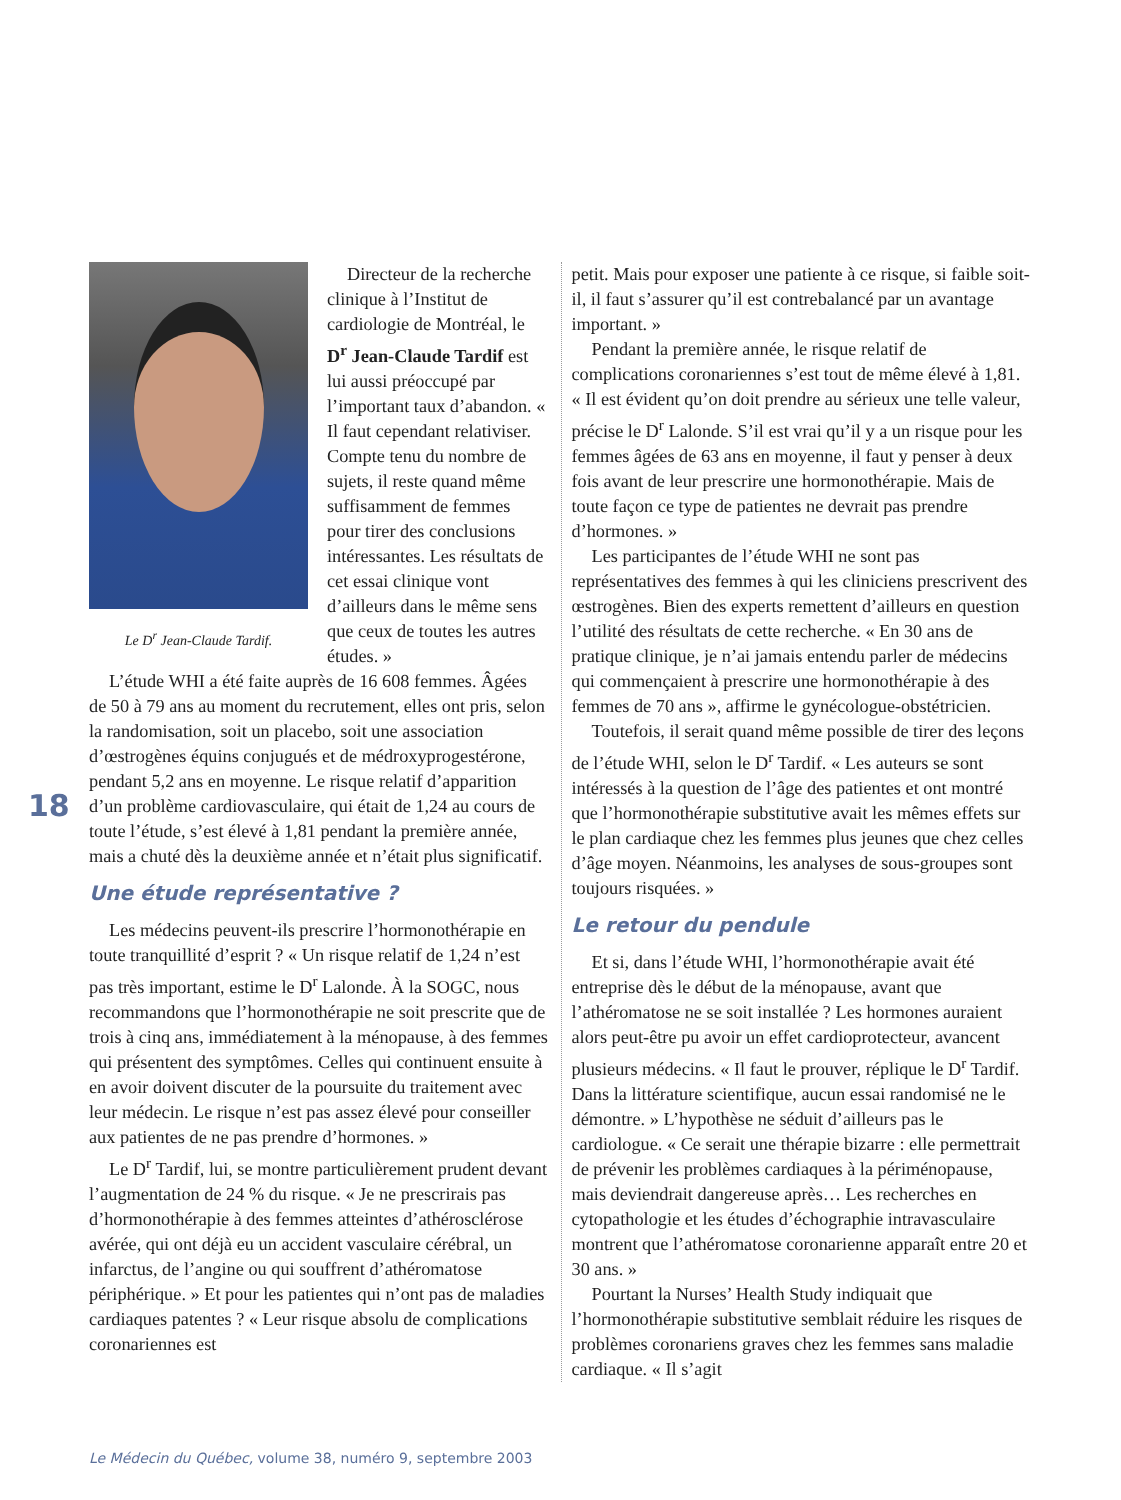18
Le D<sup>r</sup> Jean-Claude Tardif.
Directeur de la recherche clinique à l’Institut de cardiologie de Montréal, le D<sup>r</sup> Jean-Claude Tardif est lui aussi préoccupé par l’important taux d’abandon. « Il faut cependant relativiser. Compte tenu du nombre de sujets, il reste quand même suffisamment de femmes pour tirer des conclusions intéressantes. Les résultats de cet essai clinique vont d’ailleurs dans le même sens que ceux de toutes les autres études. »
L’étude WHI a été faite auprès de 16 608 femmes. Âgées de 50 à 79 ans au moment du recrutement, elles ont pris, selon la randomisation, soit un placebo, soit une association d’œstrogènes équins conjugués et de médroxyprogestérone, pendant 5,2 ans en moyenne. Le risque relatif d’apparition d’un problème cardiovasculaire, qui était de 1,24 au cours de toute l’étude, s’est élevé à 1,81 pendant la première année, mais a chuté dès la deuxième année et n’était plus significatif.
Une étude représentative ?
Les médecins peuvent-ils prescrire l’hormonothérapie en toute tranquillité d’esprit ? « Un risque relatif de 1,24 n’est pas très important, estime le D<sup>r</sup> Lalonde. À la SOGC, nous recommandons que l’hormonothérapie ne soit prescrite que de trois à cinq ans, immédiatement à la ménopause, à des femmes qui présentent des symptômes. Celles qui continuent ensuite à en avoir doivent discuter de la poursuite du traitement avec leur médecin. Le risque n’est pas assez élevé pour conseiller aux patientes de ne pas prendre d’hormones. »
Le D<sup>r</sup> Tardif, lui, se montre particulièrement prudent devant l’augmentation de 24 % du risque. « Je ne prescrirais pas d’hormonothérapie à des femmes atteintes d’athérosclérose avérée, qui ont déjà eu un accident vasculaire cérébral, un infarctus, de l’angine ou qui souffrent d’athéromatose périphérique. » Et pour les patientes qui n’ont pas de maladies cardiaques patentes ? « Leur risque absolu de complications coronariennes est
petit. Mais pour exposer une patiente à ce risque, si faible soit-il, il faut s’assurer qu’il est contrebalancé par un avantage important. »
Pendant la première année, le risque relatif de complications coronariennes s’est tout de même élevé à 1,81. « Il est évident qu’on doit prendre au sérieux une telle valeur, précise le D<sup>r</sup> Lalonde. S’il est vrai qu’il y a un risque pour les femmes âgées de 63 ans en moyenne, il faut y penser à deux fois avant de leur prescrire une hormonothérapie. Mais de toute façon ce type de patientes ne devrait pas prendre d’hormones. »
Les participantes de l’étude WHI ne sont pas représentatives des femmes à qui les cliniciens prescrivent des œstrogènes. Bien des experts remettent d’ailleurs en question l’utilité des résultats de cette recherche. « En 30 ans de pratique clinique, je n’ai jamais entendu parler de médecins qui commençaient à prescrire une hormonothérapie à des femmes de 70 ans », affirme le gynécologue-obstétricien.
Toutefois, il serait quand même possible de tirer des leçons de l’étude WHI, selon le D<sup>r</sup> Tardif. « Les auteurs se sont intéressés à la question de l’âge des patientes et ont montré que l’hormonothérapie substitutive avait les mêmes effets sur le plan cardiaque chez les femmes plus jeunes que chez celles d’âge moyen. Néanmoins, les analyses de sous-groupes sont toujours risquées. »
Le retour du pendule
Et si, dans l’étude WHI, l’hormonothérapie avait été entreprise dès le début de la ménopause, avant que l’athéromatose ne se soit installée ? Les hormones auraient alors peut-être pu avoir un effet cardioprotecteur, avancent plusieurs médecins. « Il faut le prouver, réplique le D<sup>r</sup> Tardif. Dans la littérature scientifique, aucun essai randomisé ne le démontre. » L’hypothèse ne séduit d’ailleurs pas le cardiologue. « Ce serait une thérapie bizarre : elle permettrait de prévenir les problèmes cardiaques à la périménopause, mais deviendrait dangereuse après… Les recherches en cytopathologie et les études d’échographie intravasculaire montrent que l’athéromatose coronarienne apparaît entre 20 et 30 ans. »
Pourtant la Nurses’ Health Study indiquait que l’hormonothérapie substitutive semblait réduire les risques de problèmes coronariens graves chez les femmes sans maladie cardiaque. « Il s’agit
Le Médecin du Québec, volume 38, numéro 9, septembre 2003